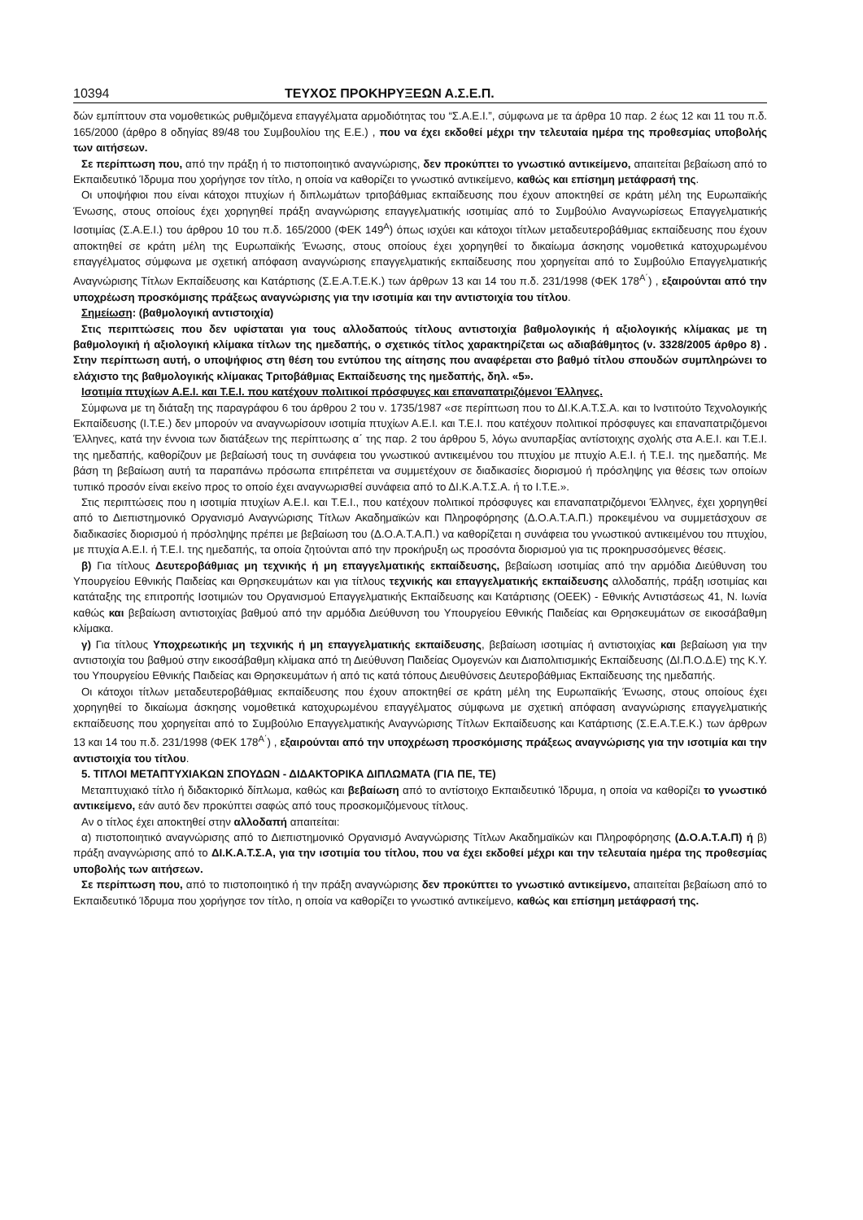10394 ΤΕΥΧΟΣ ΠΡΟΚΗΡΥΞΕΩΝ Α.Σ.Ε.Π.
δών εμπίπτουν στα νομοθετικώς ρυθμιζόμενα επαγγέλματα αρμοδιότητας του “Σ.Α.Ε.Ι.”, σύμφωνα με τα άρθρα 10 παρ. 2 έως 12 και 11 του π.δ. 165/2000 (άρθρο 8 οδηγίας 89/48 του Συμβουλίου της Ε.Ε.) , που να έχει εκδοθεί μέχρι την τελευταία ημέρα της προθεσμίας υποβολής των αιτήσεων.
Σε περίπτωση που, από την πράξη ή το πιστοποιητικό αναγνώρισης, δεν προκύπτει το γνωστικό αντικείμενο, απαιτείται βεβαίωση από το Εκπαιδευτικό Ίδρυμα που χορήγησε τον τίτλο, η οποία να καθορίζει το γνωστικό αντικείμενο, καθώς και επίσημη μετάφρασή της.
Οι υποψήφιοι που είναι κάτοχοι πτυχίων ή διπλωμάτων τριτοβάθμιας εκπαίδευσης που έχουν αποκτηθεί σε κράτη μέλη της Ευρωπαϊκής Ένωσης, στους οποίους έχει χορηγηθεί πράξη αναγνώρισης επαγγελματικής ισοτιμίας από το Συμβούλιο Αναγνωρίσεως Επαγγελματικής Ισοτιμίας (Σ.Α.Ε.Ι.) του άρθρου 10 του π.δ. 165/2000 (ΦΕΚ 149<sup>Α</sup>) όπως ισχύει και κάτοχοι τίτλων μεταδευτεροβάθμιας εκπαίδευσης που έχουν αποκτηθεί σε κράτη μέλη της Ευρωπαϊκής Ένωσης, στους οποίους έχει χορηγηθεί το δικαίωμα άσκησης νομοθετικά κατοχυρωμένου επαγγέλματος σύμφωνα με σχετική απόφαση αναγνώρισης επαγγελματικής εκπαίδευσης που χορηγείται από το Συμβούλιο Επαγγελματικής Αναγνώρισης Τίτλων Εκπαίδευσης και Κατάρτισης (Σ.Ε.Α.Τ.Ε.Κ.) των άρθρων 13 και 14 του π.δ. 231/1998 (ΦΕΚ 178<sup>Α΄</sup>) , εξαιρούνται από την υποχρέωση προσκόμισης πράξεως αναγνώρισης για την ισοτιμία και την αντιστοιχία του τίτλου.
Σημείωση: (βαθμολογική αντιστοιχία)
Στις περιπτώσεις που δεν υφίσταται για τους αλλοδαπούς τίτλους αντιστοιχία βαθμολογικής ή αξιολογικής κλίμακας με τη βαθμολογική ή αξιολογική κλίμακα τίτλων της ημεδαπής, ο σχετικός τίτλος χαρακτηρίζεται ως αδιαβάθμητος (ν. 3328/2005 άρθρο 8) . Στην περίπτωση αυτή, ο υποψήφιος στη θέση του εντύπου της αίτησης που αναφέρεται στο βαθμό τίτλου σπουδών συμπληρώνει το ελάχιστο της βαθμολογικής κλίμακας Τριτοβάθμιας Εκπαίδευσης της ημεδαπής, δηλ. «5».
Ισοτιμία πτυχίων Α.Ε.Ι. και Τ.Ε.Ι. που κατέχουν πολιτικοί πρόσφυγες και επαναπατριζόμενοι Έλληνες.
Σύμφωνα με τη διάταξη της παραγράφου 6 του άρθρου 2 του ν. 1735/1987 «σε περίπτωση που το ΔΙ.Κ.Α.Τ.Σ.Α. και το Ινστιτούτο Τεχνολογικής Εκπαίδευσης (Ι.Τ.Ε.) δεν μπορούν να αναγνωρίσουν ισοτιμία πτυχίων Α.Ε.Ι. και Τ.Ε.Ι. που κατέχουν πολιτικοί πρόσφυγες και επαναπατριζόμενοι Έλληνες, κατά την έννοια των διατάξεων της περίπτωσης α΄ της παρ. 2 του άρθρου 5, λόγω ανυπαρξίας αντίστοιχης σχολής στα Α.Ε.Ι. και Τ.Ε.Ι. της ημεδαπής, καθορίζουν με βεβαίωσή τους τη συνάφεια του γνωστικού αντικειμένου του πτυχίου με πτυχίο Α.Ε.Ι. ή Τ.Ε.Ι. της ημεδαπής. Με βάση τη βεβαίωση αυτή τα παραπάνω πρόσωπα επιτρέπεται να συμμετέχουν σε διαδικασίες διορισμού ή πρόσληψης για θέσεις των οποίων τυπικό προσόν είναι εκείνο προς το οποίο έχει αναγνωρισθεί συνάφεια από το ΔΙ.Κ.Α.Τ.Σ.Α. ή το Ι.Τ.Ε.».
Στις περιπτώσεις που η ισοτιμία πτυχίων Α.Ε.Ι. και Τ.Ε.Ι., που κατέχουν πολιτικοί πρόσφυγες και επαναπατριζόμενοι Έλληνες, έχει χορηγηθεί από το Διεπιστημονικό Οργανισμό Αναγνώρισης Τίτλων Ακαδημαϊκών και Πληροφόρησης (Δ.Ο.Α.Τ.Α.Π.) προκειμένου να συμμετάσχουν σε διαδικασίες διορισμού ή πρόσληψης πρέπει με βεβαίωση του (Δ.Ο.Α.Τ.Α.Π.) να καθορίζεται η συνάφεια του γνωστικού αντικειμένου του πτυχίου, με πτυχία Α.Ε.Ι. ή Τ.Ε.Ι. της ημεδαπής, τα οποία ζητούνται από την προκήρυξη ως προσόντα διορισμού για τις προκηρυσσόμενες θέσεις.
β) Για τίτλους Δευτεροβάθμιας μη τεχνικής ή μη επαγγελματικής εκπαίδευσης, βεβαίωση ισοτιμίας από την αρμόδια Διεύθυνση του Υπουργείου Εθνικής Παιδείας και Θρησκευμάτων και για τίτλους τεχνικής και επαγγελματικής εκπαίδευσης αλλοδαπής, πράξη ισοτιμίας και κατάταξης της επιτροπής Ισοτιμιών του Οργανισμού Επαγγελματικής Εκπαίδευσης και Κατάρτισης (ΟΕΕΚ) - Εθνικής Αντιστάσεως 41, Ν. Ιωνία καθώς και βεβαίωση αντιστοιχίας βαθμού από την αρμόδια Διεύθυνση του Υπουργείου Εθνικής Παιδείας και Θρησκευμάτων σε εικοσάβαθμη κλίμακα.
γ) Για τίτλους Υποχρεωτικής μη τεχνικής ή μη επαγγελματικής εκπαίδευσης, βεβαίωση ισοτιμίας ή αντιστοιχίας και βεβαίωση για την αντιστοιχία του βαθμού στην εικοσάβαθμη κλίμακα από τη Διεύθυνση Παιδείας Ομογενών και Διαπολιτισμικής Εκπαίδευσης (ΔΙ.Π.Ο.Δ.Ε) της Κ.Υ. του Υπουργείου Εθνικής Παιδείας και Θρησκευμάτων ή από τις κατά τόπους Διευθύνσεις Δευτεροβάθμιας Εκπαίδευσης της ημεδαπής.
Οι κάτοχοι τίτλων μεταδευτεροβάθμιας εκπαίδευσης που έχουν αποκτηθεί σε κράτη μέλη της Ευρωπαϊκής Ένωσης, στους οποίους έχει χορηγηθεί το δικαίωμα άσκησης νομοθετικά κατοχυρωμένου επαγγέλματος σύμφωνα με σχετική απόφαση αναγνώρισης επαγγελματικής εκπαίδευσης που χορηγείται από το Συμβούλιο Επαγγελματικής Αναγνώρισης Τίτλων Εκπαίδευσης και Κατάρτισης (Σ.Ε.Α.Τ.Ε.Κ.) των άρθρων 13 και 14 του π.δ. 231/1998 (ΦΕΚ 178<sup>Α΄</sup>) , εξαιρούνται από την υποχρέωση προσκόμισης πράξεως αναγνώρισης για την ισοτιμία και την αντιστοιχία του τίτλου.
5. ΤΙΤΛΟΙ ΜΕΤΑΠΤΥΧΙΑΚΩΝ ΣΠΟΥΔΩΝ - ΔΙΔΑΚΤΟΡΙΚΑ ΔΙΠΛΩΜΑΤΑ (ΓΙΑ ΠΕ, ΤΕ)
Μεταπτυχιακό τίτλο ή διδακτορικό δίπλωμα, καθώς και βεβαίωση από το αντίστοιχο Εκπαιδευτικό Ίδρυμα, η οποία να καθορίζει το γνωστικό αντικείμενο, εάν αυτό δεν προκύπτει σαφώς από τους προσκομιζόμενους τίτλους.
Αν ο τίτλος έχει αποκτηθεί στην αλλοδαπή απαιτείται:
α) πιστοποιητικό αναγνώρισης από το Διεπιστημονικό Οργανισμό Αναγνώρισης Τίτλων Ακαδημαϊκών και Πληροφόρησης (Δ.Ο.Α.Τ.Α.Π) ή β) πράξη αναγνώρισης από το ΔΙ.Κ.Α.Τ.Σ.Α, για την ισοτιμία του τίτλου, που να έχει εκδοθεί μέχρι και την τελευταία ημέρα της προθεσμίας υποβολής των αιτήσεων.
Σε περίπτωση που, από το πιστοποιητικό ή την πράξη αναγνώρισης δεν προκύπτει το γνωστικό αντικείμενο, απαιτείται βεβαίωση από το Εκπαιδευτικό Ίδρυμα που χορήγησε τον τίτλο, η οποία να καθορίζει το γνωστικό αντικείμενο, καθώς και επίσημη μετάφρασή της.